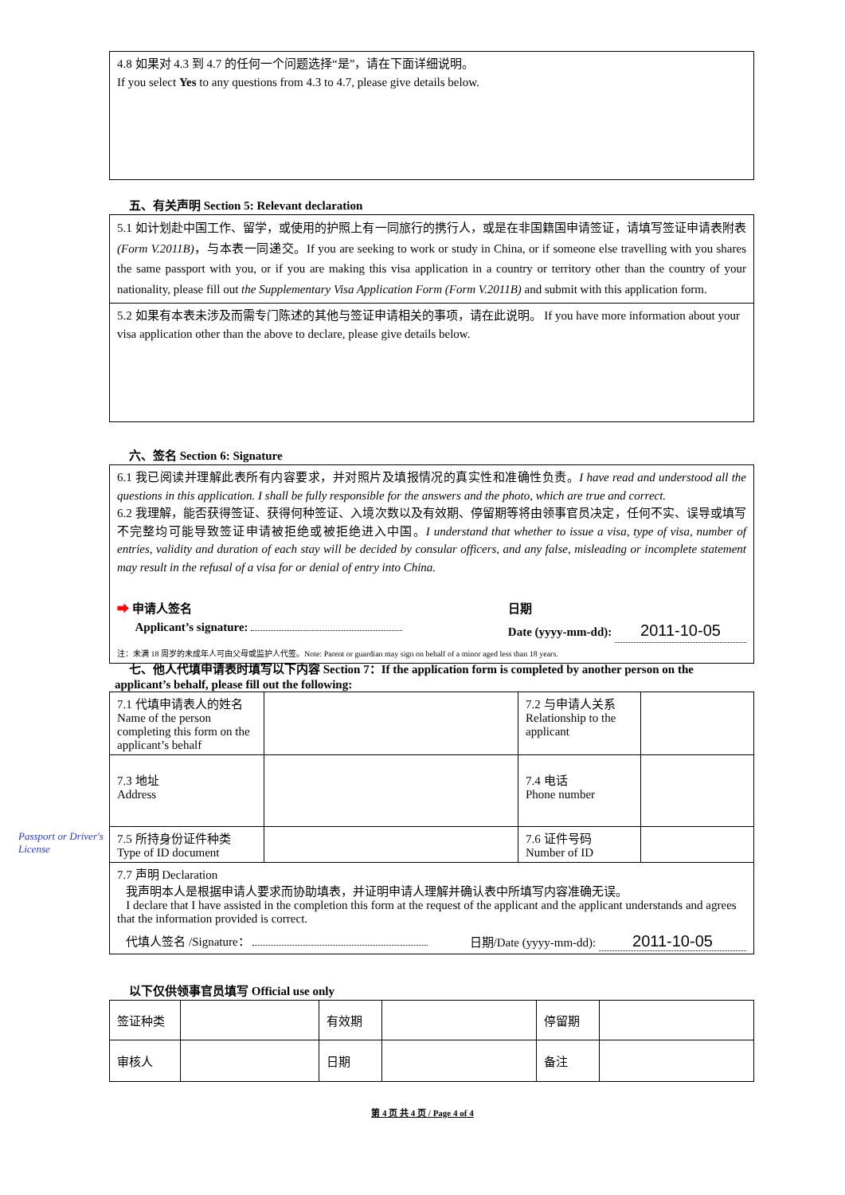4.8 如果对 4.3 到 4.7 的任何一个问题选择“是”，请在下面详细说明。
If you select Yes to any questions from 4.3 to 4.7, please give details below.
五、有关声明 Section 5: Relevant declaration
5.1 如计划赴中国工作、留学，或使用的护照上有一同旅行的携行人，或是在非国籍国申请签证，请填写签证申请表附表(Form V.2011B)，与本表一同递交。If you are seeking to work or study in China, or if someone else travelling with you shares the same passport with you, or if you are making this visa application in a country or territory other than the country of your nationality, please fill out the Supplementary Visa Application Form (Form V.2011B) and submit with this application form.
5.2 如果有本表未涉及而需专门陈述的其他与签证申请相关的事项，请在此说明。 If you have more information about your visa application other than the above to declare, please give details below.
六、签名 Section 6: Signature
6.1 我已阅读并理解此表所有内容要求，并对照片及填报情况的真实性和准确性负责。I have read and understood all the questions in this application. I shall be fully responsible for the answers and the photo, which are true and correct.
6.2 我理解，能否获得签证、获得何种签证、入境次数以及有效期、停留期等将由领事官员决定，任何不实、误导或填写不完整均可能导致签证申请被拒绝或被拒绝进入中国。I understand that whether to issue a visa, type of visa, number of entries, validity and duration of each stay will be decided by consular officers, and any false, misleading or incomplete statement may result in the refusal of a visa for or denial of entry into China.
➡ 申请人签名
Applicant’s signature:
日期
Date (yyyy-mm-dd): 2011-10-05
注：未满 18 周岁的未成年人可由父母或监护人代签。Note: Parent or guardian may sign on behalf of a minor aged less than 18 years.
Passport or Driver's License
七、他人代填申请表时填写以下内容 Section 7：If the application form is completed by another person on the
applicant’s behalf, please fill out the following:
| 7.1 代填申请表人的姓名 Name of the person completing this form on the applicant’s behalf | | 7.2 与申请人关系 Relationship to the applicant | |
| 7.3 地址 Address | | 7.4 电话 Phone number | |
| 7.5 所持身份证件种类 Type of ID document | | 7.6 证件号码 Number of ID | |
| 7.7 声明 Declaration 我声明本人是根据申请人要求而协助填表，并证明申请人理解并确认表中所填写内容准确无误。 I declare that I have assisted in the completion this form at the request of the applicant and the applicant understands and agrees that the information provided is correct. 代填人签名 /Signature： 日期/Date (yyyy-mm-dd): 2011-10-05 | | | |
以下仅供领事官员填写 Official use only
| 签证种类 | | 有效期 | | 停留期 | |
| 审核人 | | 日期 | | 备注 | |
第 4 页 共 4 页 / Page 4 of 4